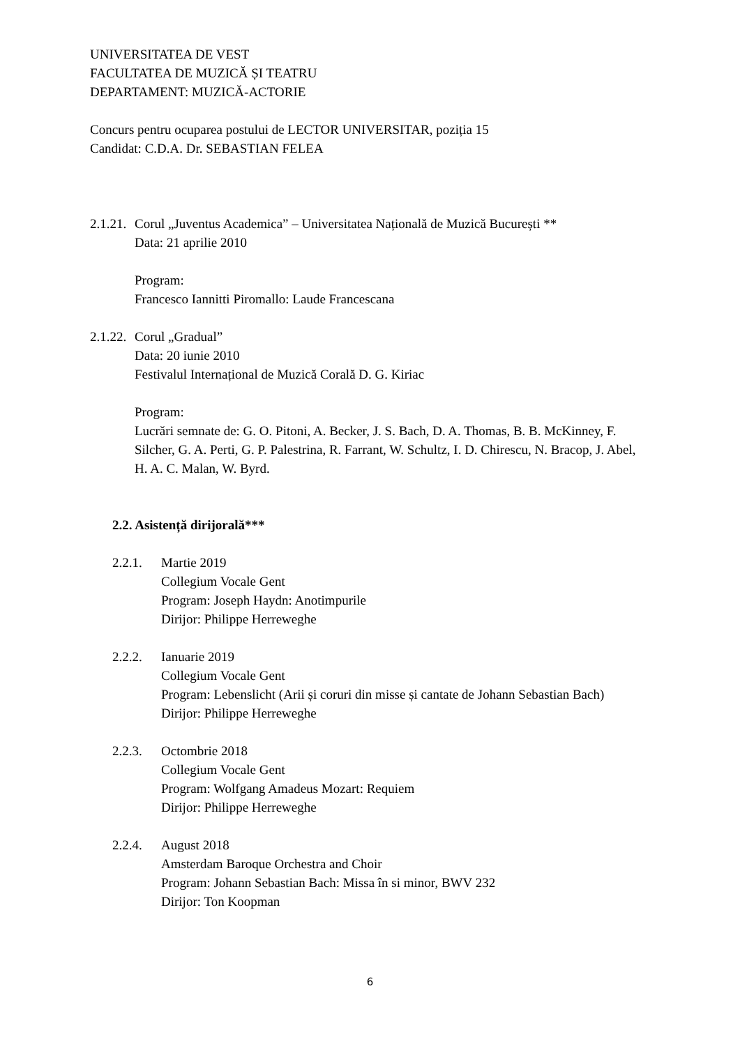UNIVERSITATEA DE VEST
FACULTATEA DE MUZICĂ ȘI TEATRU
DEPARTAMENT: MUZICĂ-ACTORIE
Concurs pentru ocuparea postului de LECTOR UNIVERSITAR, poziția 15
Candidat: C.D.A. Dr. SEBASTIAN FELEA
2.1.21. Corul „Juventus Academica” – Universitatea Națională de Muzică București **
Data: 21 aprilie 2010
Program:
Francesco Iannitti Piromallo: Laude Francescana
2.1.22. Corul „Gradual”
Data: 20 iunie 2010
Festivalul Internațional de Muzică Corală D. G. Kiriac
Program:
Lucrări semnate de: G. O. Pitoni, A. Becker, J. S. Bach, D. A. Thomas, B. B. McKinney, F. Silcher, G. A. Perti, G. P. Palestrina, R. Farrant, W. Schultz, I. D. Chirescu, N. Bracop, J. Abel, H. A. C. Malan, W. Byrd.
2.2. Asistență dirijorală***
2.2.1. Martie 2019
Collegium Vocale Gent
Program: Joseph Haydn: Anotimpurile
Dirijor: Philippe Herreweghe
2.2.2. Ianuarie 2019
Collegium Vocale Gent
Program: Lebenslicht (Arii și coruri din misse și cantate de Johann Sebastian Bach)
Dirijor: Philippe Herreweghe
2.2.3. Octombrie 2018
Collegium Vocale Gent
Program: Wolfgang Amadeus Mozart: Requiem
Dirijor: Philippe Herreweghe
2.2.4. August 2018
Amsterdam Baroque Orchestra and Choir
Program: Johann Sebastian Bach: Missa în si minor, BWV 232
Dirijor: Ton Koopman
6